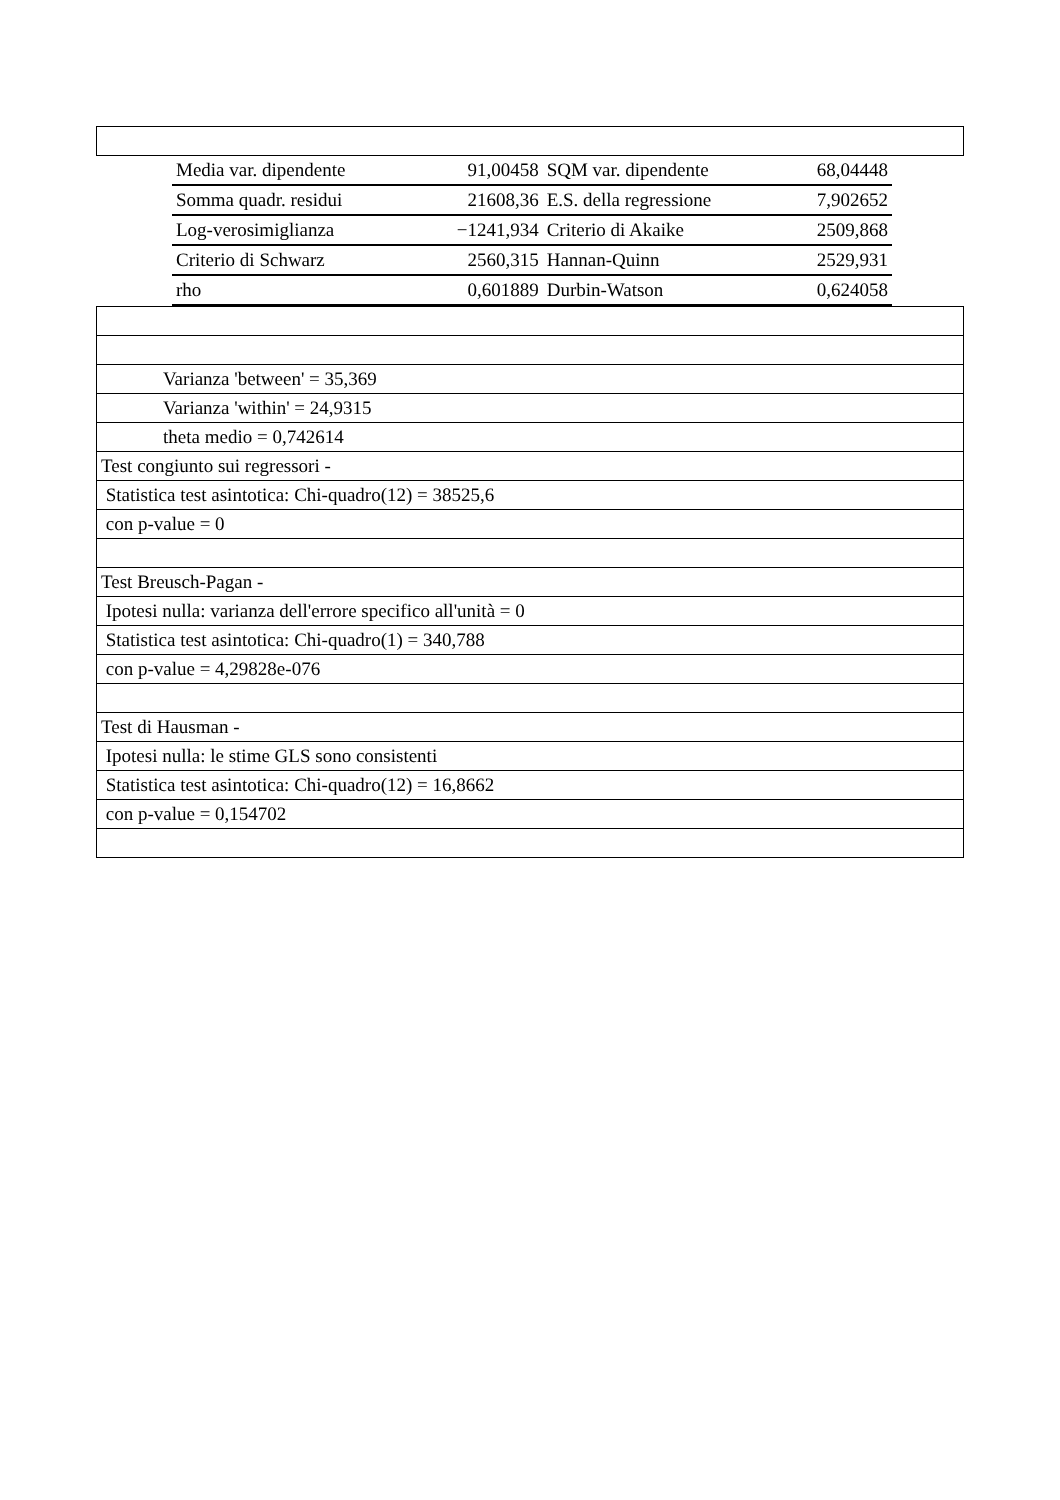| Media var. dipendente | 91,00458 | SQM var. dipendente | 68,04448 |
| Somma quadr. residui | 21608,36 | E.S. della regressione | 7,902652 |
| Log-verosimiglianza | −1241,934 | Criterio di Akaike | 2509,868 |
| Criterio di Schwarz | 2560,315 | Hannan-Quinn | 2529,931 |
| rho | 0,601889 | Durbin-Watson | 0,624058 |
| Varianza 'between' = 35,369 |
| Varianza 'within' = 24,9315 |
| theta medio = 0,742614 |
| Test congiunto sui regressori - |
| Statistica test asintotica: Chi-quadro(12) = 38525,6 |
| con p-value = 0 |
| Test Breusch-Pagan - |
| Ipotesi nulla: varianza dell'errore specifico all'unità = 0 |
| Statistica test asintotica: Chi-quadro(1) = 340,788 |
| con p-value = 4,29828e-076 |
| Test di Hausman - |
| Ipotesi nulla: le stime GLS sono consistenti |
| Statistica test asintotica: Chi-quadro(12) = 16,8662 |
| con p-value = 0,154702 |